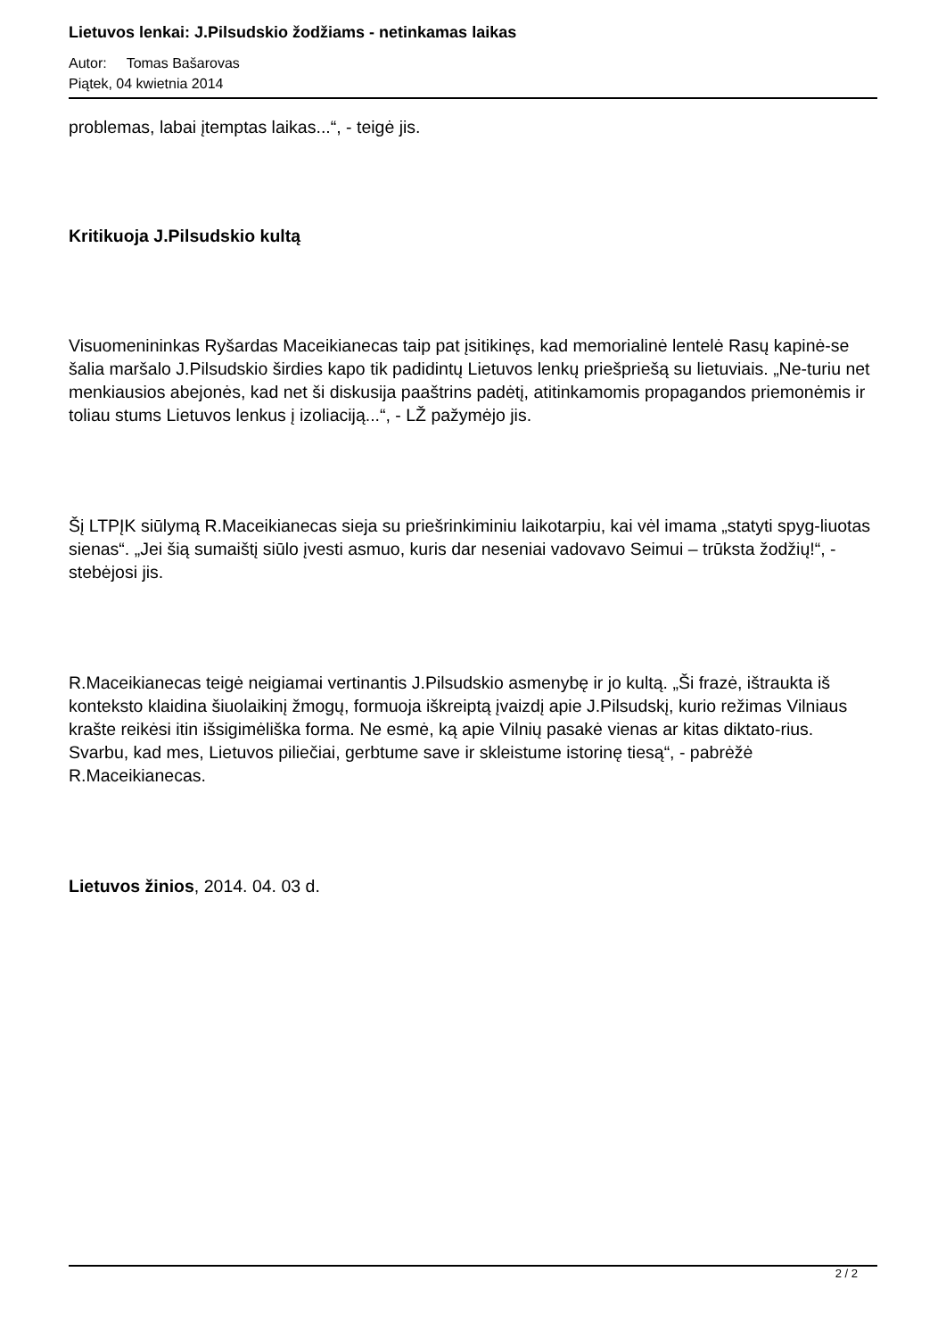Lietuvos lenkai: J.Pilsudskio žodžiams - netinkamas laikas
Autor: Tomas Bašarovas
Piątek, 04 kwietnia 2014
problemas, labai įtemptas laikas...“, - teigė jis.
Kritikuoja J.Pilsudskio kultą
Visuomenininkas Ryšardas Maceikianecas taip pat įsitikinęs, kad memorialinė lentelė Rasų kapinė-se šalia maršalo J.Pilsudskio širdies kapo tik padidintų Lietuvos lenkų priešpriešą su lietuviais. „Ne-turiu net menkiausios abejonės, kad net ši diskusija paaštrins padėtį, atitinkamomis propagandos priemonėmis ir toliau stums Lietuvos lenkus į izoliaciją...“, - LŽ pažymėjo jis.
Šį LTPĮK siūlymą R.Maceikianecas sieja su priešrinkiminiu laikotarpiu, kai vėl imama „statyti spyg-liuotas sienas“. „Jei šią sumaištį siūlo įvesti asmuo, kuris dar neseniai vadovavo Seimui – trūksta žodžių!“, - stebėjosi jis.
R.Maceikianecas teigė neigiamai vertinantis J.Pilsudskio asmenybę ir jo kultą. „Ši frazė, ištraukta iš konteksto klaidina šiuolaikinį žmogų, formuoja iškreiptą įvaizdį apie J.Pilsudskį, kurio režimas Vilniaus krašte reikėsi itin išsigimėliška forma. Ne esmė, ką apie Vilnių pasakė vienas ar kitas diktato-rius. Svarbu, kad mes, Lietuvos piliečiai, gerbtume save ir skleistume istorinę tiesą“, - pabrėžė R.Maceikianecas.
Lietuvos žinios, 2014. 04. 03 d.
2 / 2